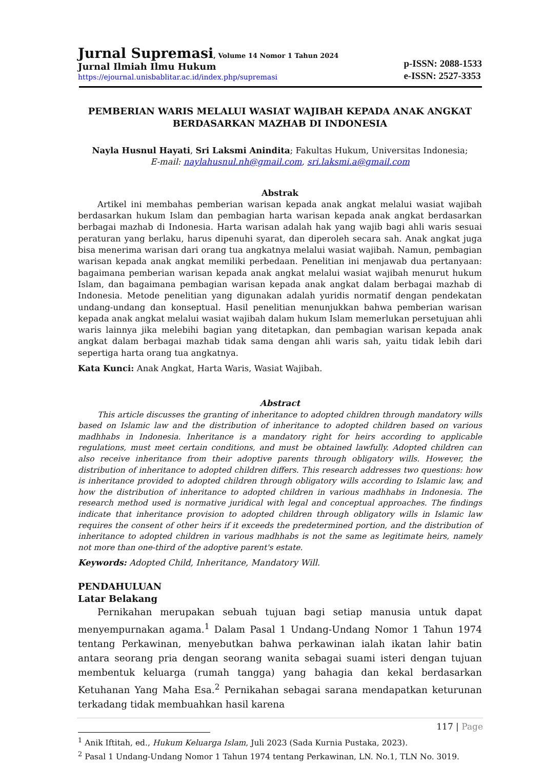Jurnal Supremasi, Volume 14 Nomor 1 Tahun 2024
Jurnal Ilmiah Ilmu Hukum
https://ejournal.unisbablitar.ac.id/index.php/supremasi
p-ISSN: 2088-1533
e-ISSN: 2527-3353
PEMBERIAN WARIS MELALUI WASIAT WAJIBAH KEPADA ANAK ANGKAT BERDASARKAN MAZHAB DI INDONESIA
Nayla Husnul Hayati, Sri Laksmi Anindita; Fakultas Hukum, Universitas Indonesia;
E-mail: naylahusnul.nh@gmail.com, sri.laksmi.a@gmail.com
Abstrak
Artikel ini membahas pemberian warisan kepada anak angkat melalui wasiat wajibah berdasarkan hukum Islam dan pembagian harta warisan kepada anak angkat berdasarkan berbagai mazhab di Indonesia. Harta warisan adalah hak yang wajib bagi ahli waris sesuai peraturan yang berlaku, harus dipenuhi syarat, dan diperoleh secara sah. Anak angkat juga bisa menerima warisan dari orang tua angkatnya melalui wasiat wajibah. Namun, pembagian warisan kepada anak angkat memiliki perbedaan. Penelitian ini menjawab dua pertanyaan: bagaimana pemberian warisan kepada anak angkat melalui wasiat wajibah menurut hukum Islam, dan bagaimana pembagian warisan kepada anak angkat dalam berbagai mazhab di Indonesia. Metode penelitian yang digunakan adalah yuridis normatif dengan pendekatan undang-undang dan konseptual. Hasil penelitian menunjukkan bahwa pemberian warisan kepada anak angkat melalui wasiat wajibah dalam hukum Islam memerlukan persetujuan ahli waris lainnya jika melebihi bagian yang ditetapkan, dan pembagian warisan kepada anak angkat dalam berbagai mazhab tidak sama dengan ahli waris sah, yaitu tidak lebih dari sepertiga harta orang tua angkatnya.
Kata Kunci: Anak Angkat, Harta Waris, Wasiat Wajibah.
Abstract
This article discusses the granting of inheritance to adopted children through mandatory wills based on Islamic law and the distribution of inheritance to adopted children based on various madhhabs in Indonesia. Inheritance is a mandatory right for heirs according to applicable regulations, must meet certain conditions, and must be obtained lawfully. Adopted children can also receive inheritance from their adoptive parents through obligatory wills. However, the distribution of inheritance to adopted children differs. This research addresses two questions: how is inheritance provided to adopted children through obligatory wills according to Islamic law, and how the distribution of inheritance to adopted children in various madhhabs in Indonesia. The research method used is normative juridical with legal and conceptual approaches. The findings indicate that inheritance provision to adopted children through obligatory wills in Islamic law requires the consent of other heirs if it exceeds the predetermined portion, and the distribution of inheritance to adopted children in various madhhabs is not the same as legitimate heirs, namely not more than one-third of the adoptive parent's estate.
Keywords: Adopted Child, Inheritance, Mandatory Will.
PENDAHULUAN
Latar Belakang
Pernikahan merupakan sebuah tujuan bagi setiap manusia untuk dapat menyempurnakan agama.<sup>1</sup> Dalam Pasal 1 Undang-Undang Nomor 1 Tahun 1974 tentang Perkawinan, menyebutkan bahwa perkawinan ialah ikatan lahir batin antara seorang pria dengan seorang wanita sebagai suami isteri dengan tujuan membentuk keluarga (rumah tangga) yang bahagia dan kekal berdasarkan Ketuhanan Yang Maha Esa.<sup>2</sup> Pernikahan sebagai sarana mendapatkan keturunan terkadang tidak membuahkan hasil karena
<sup>1</sup> Anik Iftitah, ed., Hukum Keluarga Islam, Juli 2023 (Sada Kurnia Pustaka, 2023).
<sup>2</sup> Pasal 1 Undang-Undang Nomor 1 Tahun 1974 tentang Perkawinan, LN. No.1, TLN No. 3019.
117 | Page